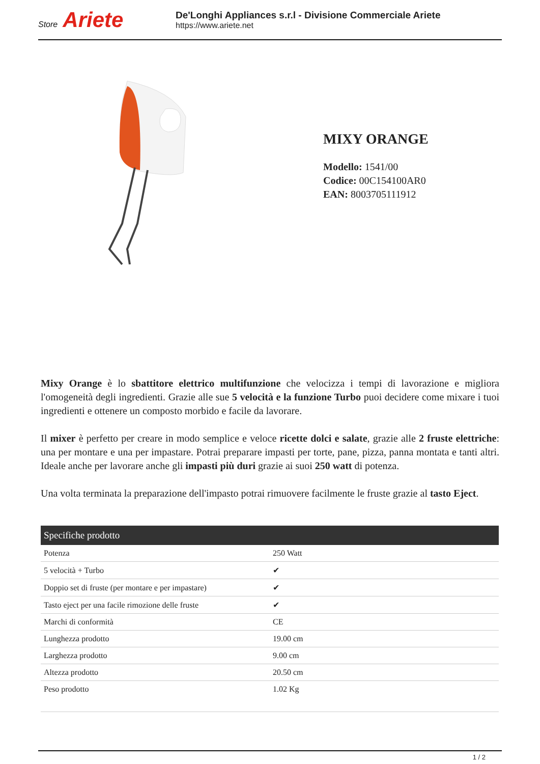Store Ariete
De'Longhi Appliances s.r.l - Divisione Commerciale Ariete
https://www.ariete.net
MIXY ORANGE
Modello: 1541/00
Codice: 00C154100AR0
EAN: 8003705111912
Mixy Orange è lo sbattitore elettrico multifunzione che velocizza i tempi di lavorazione e migliora l'omogeneità degli ingredienti. Grazie alle sue 5 velocità e la funzione Turbo puoi decidere come mixare i tuoi ingredienti e ottenere un composto morbido e facile da lavorare.
Il mixer è perfetto per creare in modo semplice e veloce ricette dolci e salate, grazie alle 2 fruste elettriche: una per montare e una per impastare. Potrai preparare impasti per torte, pane, pizza, panna montata e tanti altri. Ideale anche per lavorare anche gli impasti più duri grazie ai suoi 250 watt di potenza.
Una volta terminata la preparazione dell'impasto potrai rimuovere facilmente le fruste grazie al tasto Eject.
| Specifiche prodotto | |
| --- | --- |
| Potenza | 250 Watt |
| 5 velocità + Turbo | ✔ |
| Doppio set di fruste (per montare e per impastare) | ✔ |
| Tasto eject per una facile rimozione delle fruste | ✔ |
| Marchi di conformità | CE |
| Lunghezza prodotto | 19.00 cm |
| Larghezza prodotto | 9.00 cm |
| Altezza prodotto | 20.50 cm |
| Peso prodotto | 1.02 Kg |
1 / 2